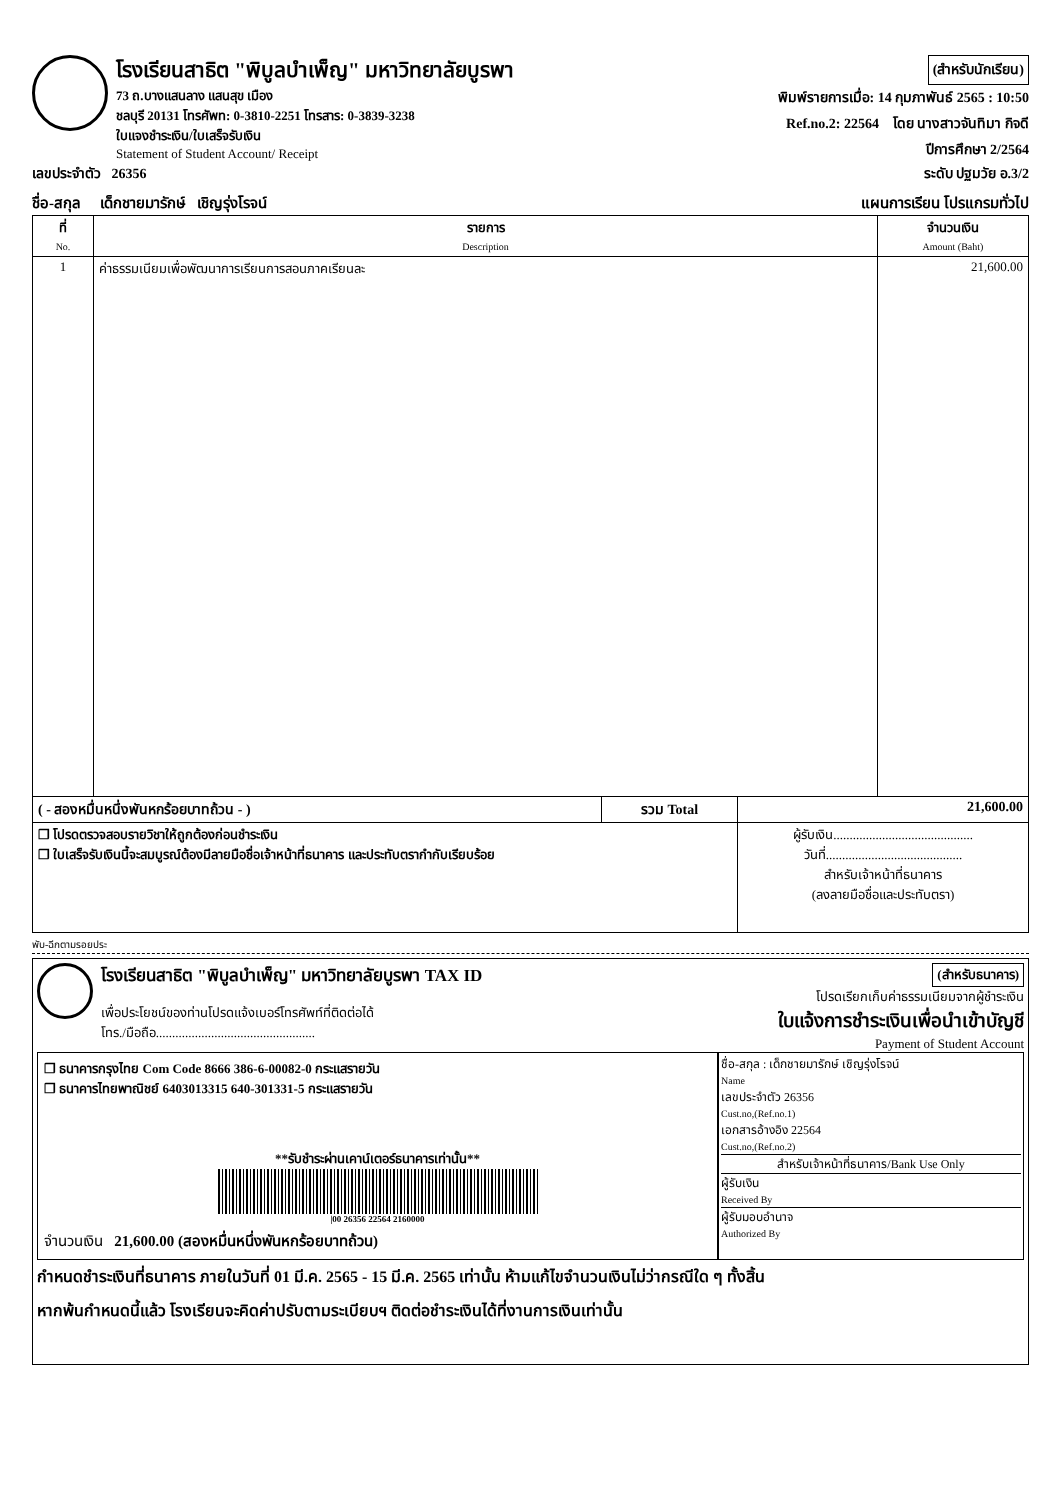โรงเรียนสาธิต "พิบูลบำเพ็ญ" มหาวิทยาลัยบูรพา
73 ถ.บางแสนลาง แสนสุข เมือง
ชลบุรี 20131 โทรศัพท: 0-3810-2251 โทรสาร: 0-3839-3238
ใบแจงชำระเงิน/ใบเสร็จรับเงิน
Statement of Student Account/ Receipt
(สำหรับนักเรียน)
พิมพ์รายการเมื่อ: 14 กุมภาพันธ์ 2565 : 10:50
Ref.no.2: 22564 โดย นางสาวจันทิมา กิจดี
ปีการศึกษา 2/2564
เลขประจำตัว 26356 ระดับ ปฐมวัย อ.3/2
ชื่อ-สกุล เด็กชายมารักษ์ เชิญรุ่งโรจน์ แผนการเรียน โปรแกรมทั่วไป
| ที่ No. | รายการ Description | จำนวนเงิน Amount (Baht) |
| --- | --- | --- |
| 1 | ค่าธรรมเนียมเพื่อพัฒนาการเรียนการสอนภาคเรียนละ | 21,600.00 |
| ( - สองหมื่นหนึ่งพันหกร้อยบาทถ้วน - ) | รวม Total | 21,600.00 |
| ❒ โปรดตรวจสอบรายวิชาให้ถูกต้องก่อนชำระเงิน ❒ ใบเสร็จรับเงินนี้จะสมบูรณ์ต้องมีลายมือชื่อเจ้าหน้าที่ธนาคาร และประทับตรากำกับเรียบร้อย | | ผู้รับเงิน........................................... วันที่.......................................... สำหรับเจ้าหน้าที่ธนาคาร (ลงลายมือชื่อและประทับตรา) |
พับ-ฉีกตามรอยประ
โรงเรียนสาธิต "พิบูลบำเพ็ญ" มหาวิทยาลัยบูรพา TAX ID
เพื่อประโยชน์ของท่านโปรดแจ้งเบอร์โทรศัพท์ที่ติดต่อได้
โทร./มือถือ.................................................
(สำหรับธนาคาร)
โปรดเรียกเก็บค่าธรรมเนียมจากผู้ชำระเงิน
ใบแจ้งการชำระเงินเพื่อนำเข้าบัญชี
Payment of Student Account
❒ ธนาคารกรุงไทย Com Code 8666 386-6-00082-0 กระแสรายวัน
❒ ธนาคารไทยพาณิชย์ 6403013315 640-301331-5 กระแสรายวัน
**รับชำระผ่านเคาน์เตอร์ธนาคารเท่านั้น**
|00 26356 22564 2160000
จำนวนเงิน 21,600.00 (สองหมื่นหนึ่งพันหกร้อยบาทถ้วน)
ชื่อ-สกุล : เด็กชายมารักษ์ เชิญรุ่งโรจน์
Name
เลขประจำตัว 26356
Cust.no,(Ref.no.1)
เอกสารอ้างอิง 22564
Cust.no,(Ref.no.2)
สำหรับเจ้าหน้าที่ธนาคาร/Bank Use Only
ผู้รับเงิน
Received By
ผู้รับมอบอำนาจ
Authorized By
กำหนดชำระเงินที่ธนาคาร ภายในวันที่ 01 มี.ค. 2565 - 15 มี.ค. 2565 เท่านั้น ห้ามแก้ไขจำนวนเงินไม่ว่ากรณีใด ๆ ทั้งสิ้น
หากพ้นกำหนดนี้แล้ว โรงเรียนจะคิดค่าปรับตามระเบียบฯ ติดต่อชำระเงินได้ที่งานการเงินเท่านั้น